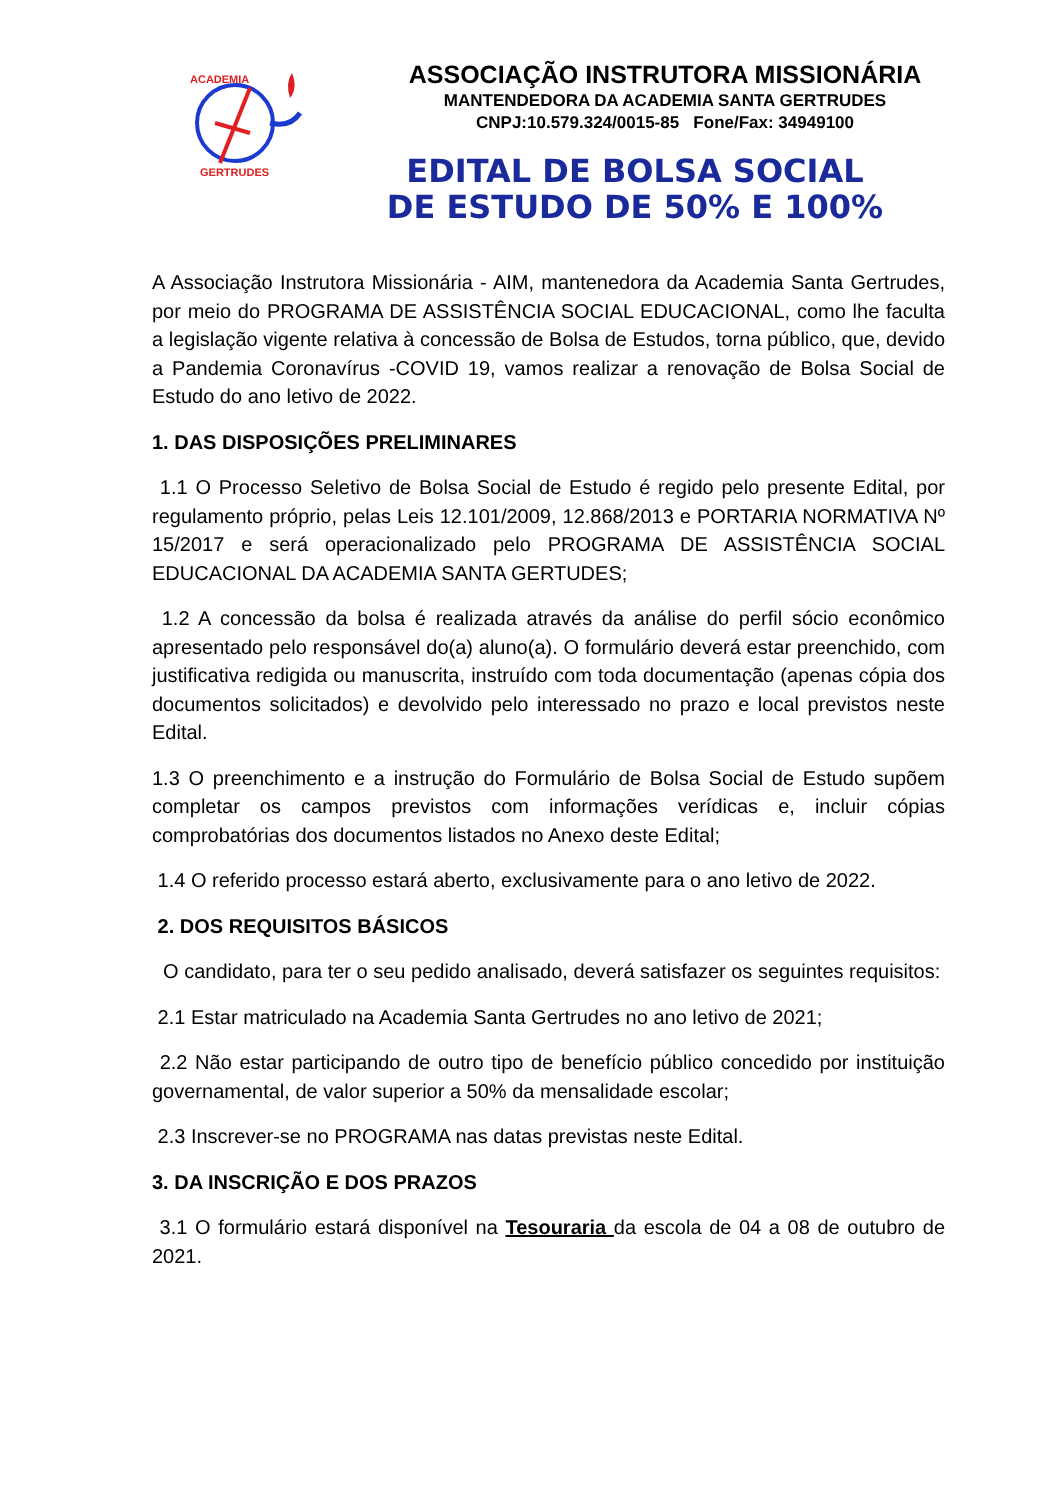ACADEMIA
GERTRUDES
ASSOCIAÇÃO INSTRUTORA MISSIONÁRIA
MANTENDEDORA DA ACADEMIA SANTA GERTRUDES
CNPJ:10.579.324/0015-85 Fone/Fax: 34949100
EDITAL DE BOLSA SOCIAL
DE ESTUDO DE 50% E 100%
A Associação Instrutora Missionária - AIM, mantenedora da Academia Santa Gertrudes, por meio do PROGRAMA DE ASSISTÊNCIA SOCIAL EDUCACIONAL, como lhe faculta a legislação vigente relativa à concessão de Bolsa de Estudos, torna público, que, devido a Pandemia Coronavírus -COVID 19, vamos realizar a renovação de Bolsa Social de Estudo do ano letivo de 2022.
1. DAS DISPOSIÇÕES PRELIMINARES
1.1 O Processo Seletivo de Bolsa Social de Estudo é regido pelo presente Edital, por regulamento próprio, pelas Leis 12.101/2009, 12.868/2013 e PORTARIA NORMATIVA Nº 15/2017 e será operacionalizado pelo PROGRAMA DE ASSISTÊNCIA SOCIAL EDUCACIONAL DA ACADEMIA SANTA GERTUDES;
1.2 A concessão da bolsa é realizada através da análise do perfil sócio econômico apresentado pelo responsável do(a) aluno(a). O formulário deverá estar preenchido, com justificativa redigida ou manuscrita, instruído com toda documentação (apenas cópia dos documentos solicitados) e devolvido pelo interessado no prazo e local previstos neste Edital.
1.3 O preenchimento e a instrução do Formulário de Bolsa Social de Estudo supõem completar os campos previstos com informações verídicas e, incluir cópias comprobatórias dos documentos listados no Anexo deste Edital;
1.4 O referido processo estará aberto, exclusivamente para o ano letivo de 2022.
2. DOS REQUISITOS BÁSICOS
O candidato, para ter o seu pedido analisado, deverá satisfazer os seguintes requisitos:
2.1 Estar matriculado na Academia Santa Gertrudes no ano letivo de 2021;
2.2 Não estar participando de outro tipo de benefício público concedido por instituição governamental, de valor superior a 50% da mensalidade escolar;
2.3 Inscrever-se no PROGRAMA nas datas previstas neste Edital.
3. DA INSCRIÇÃO E DOS PRAZOS
3.1 O formulário estará disponível na Tesouraria da escola de 04 a 08 de outubro de 2021.